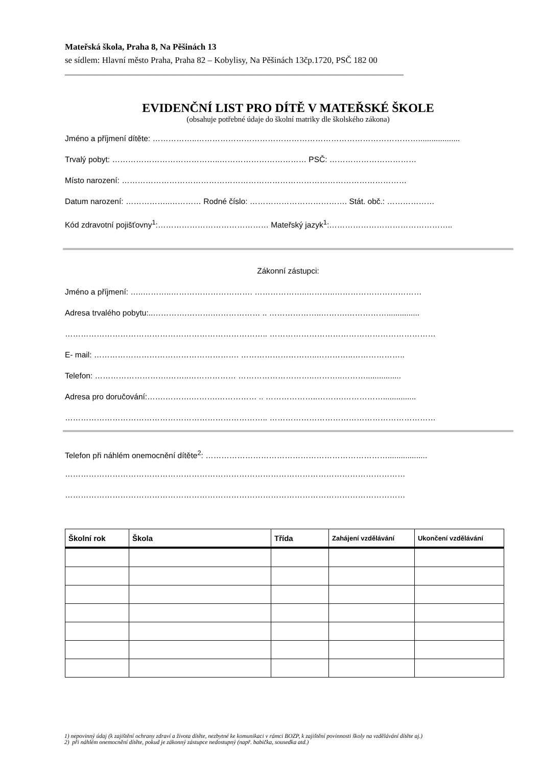Mateřská škola, Praha 8, Na Pěšinách 13
se sídlem: Hlavní město Praha, Praha 82 – Kobylisy, Na Pěšinách 13čp.1720, PSČ 182 00
______________________________________________________________________________
EVIDENČNÍ LIST PRO DÍTĚ V MATEŘSKÉ ŠKOLE
(obsahuje potřebné údaje do školní matriky dle školského zákona)
Jméno a příjmení dítěte: ……………..…………………………………………………………………………...................
Trvalý pobyt: …………………………………..…………………………… PSČ: ……………………………
Místo narození: ………………………………………………………………………………………………
Datum narození: ……………..………… Rodné číslo: ………………………………. Stát. obč.: ………………
Kód zdravotní pojišťovny<sup>1</sup>:…………………………………… Mateřský jazyk<sup>1</sup>:………………………………………..
Zákonní zástupci:
Jméno a příjmení: …..………..…………………………. ………………..………..……………………………
Adresa trvalého pobytu:..………….……….……………… .. ………………..……….……………...............
………………………………………………………………….. ………………………………………………………
E- mail: ………………………………………………. ………………………..…………..………………..
Telefon: ……………………….……..……………… ………………………..………..………................
Adresa pro doručování:…….……….……….…………… .. ………………..……….……………...............
………………………………………………………………….. ………………………………………………………
Telefon při náhlém onemocnění dítěte<sup>2</sup>: ……………………………………………………………..................
…………………………………………………………………………………………………………………
…………………………………………………………………………………………………………………
| Školní rok | Škola | Třída | Zahájení vzdělávání | Ukončení vzdělávání |
| --- | --- | --- | --- | --- |
1) nepovinný údaj (k zajištění ochrany zdraví a života dítěte, nezbytné ke komunikaci v rámci BOZP, k zajištění povinnosti školy na vzdělávání dítěte aj.)
2) při náhlém onemocnění dítěte, pokud je zákonný zástupce nedostupný (např. babička, sousedka atd.)